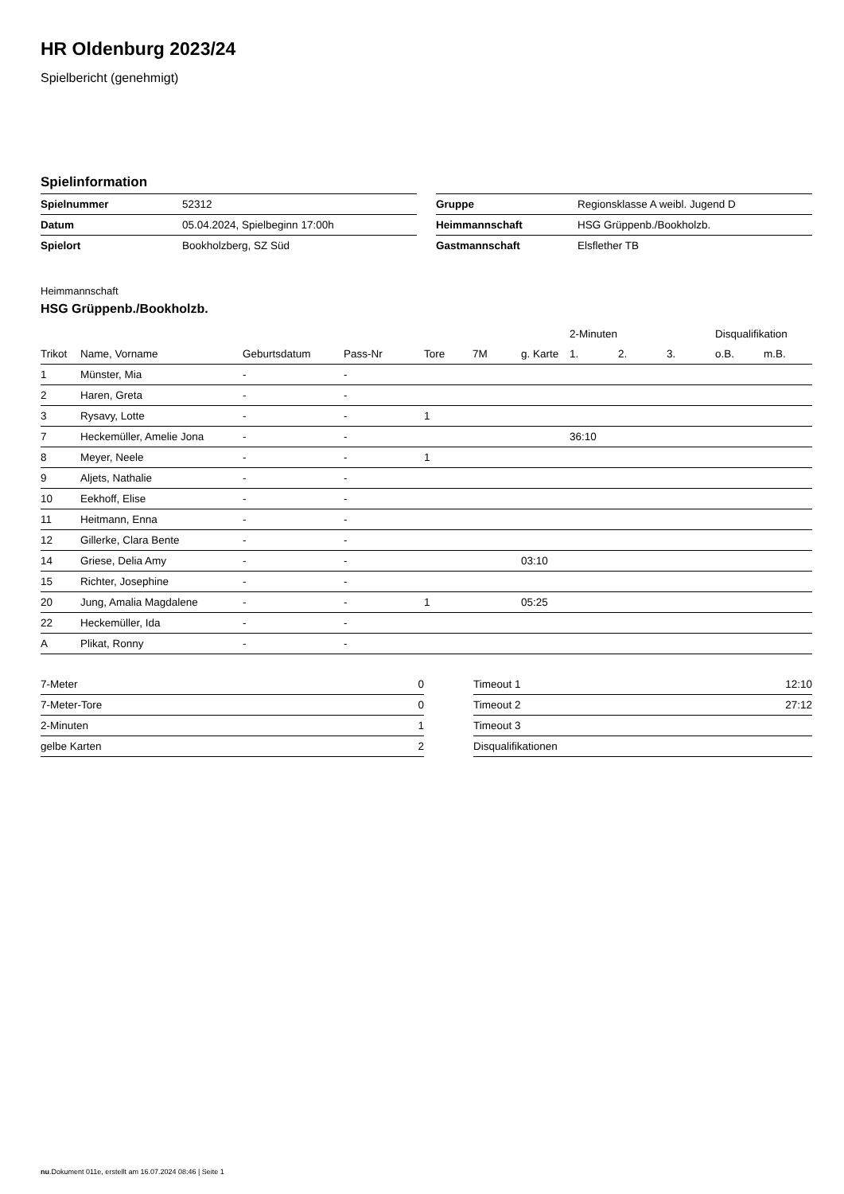HR Oldenburg 2023/24
Spielbericht (genehmigt)
Spielinformation
| Spielnummer | 52312 |
| Datum | 05.04.2024, Spielbeginn 17:00h |
| Spielort | Bookholzberg, SZ Süd |
| Gruppe | Regionsklasse A weibl. Jugend D |
| Heimmannschaft | HSG Grüppenb./Bookholzb. |
| Gastmannschaft | Elsflether TB |
Heimmannschaft
HSG Grüppenb./Bookholzb.
| | | | | | | | 2-Minuten | | | Disqualifikation | |
| --- | --- | --- | --- | --- | --- | --- | --- | --- | --- | --- | --- |
| Trikot | Name, Vorname | Geburtsdatum | Pass-Nr | Tore | 7M | g. Karte | 1. | 2. | 3. | o.B. | m.B. |
| 1 | Münster, Mia | - | - | | | | | | | | |
| 2 | Haren, Greta | - | - | | | | | | | | |
| 3 | Rysavy, Lotte | - | - | 1 | | | | | | | |
| 7 | Heckemüller, Amelie Jona | - | - | | | | 36:10 | | | | |
| 8 | Meyer, Neele | - | - | 1 | | | | | | | |
| 9 | Aljets, Nathalie | - | - | | | | | | | | |
| 10 | Eekhoff, Elise | - | - | | | | | | | | |
| 11 | Heitmann, Enna | - | - | | | | | | | | |
| 12 | Gillerke, Clara Bente | - | - | | | | | | | | |
| 14 | Griese, Delia Amy | - | - | | | 03:10 | | | | | |
| 15 | Richter, Josephine | - | - | | | | | | | | |
| 20 | Jung, Amalia Magdalene | - | - | 1 | | 05:25 | | | | | |
| 22 | Heckemüller, Ida | - | - | | | | | | | | |
| A | Plikat, Ronny | - | - | | | | | | | | |
| 7-Meter | 0 |
| 7-Meter-Tore | 0 |
| 2-Minuten | 1 |
| gelbe Karten | 2 |
| Timeout 1 | 12:10 |
| Timeout 2 | 27:12 |
| Timeout 3 | |
| Disqualifikationen | |
nu.Dokument 011e, erstellt am 16.07.2024 08:46 | Seite 1